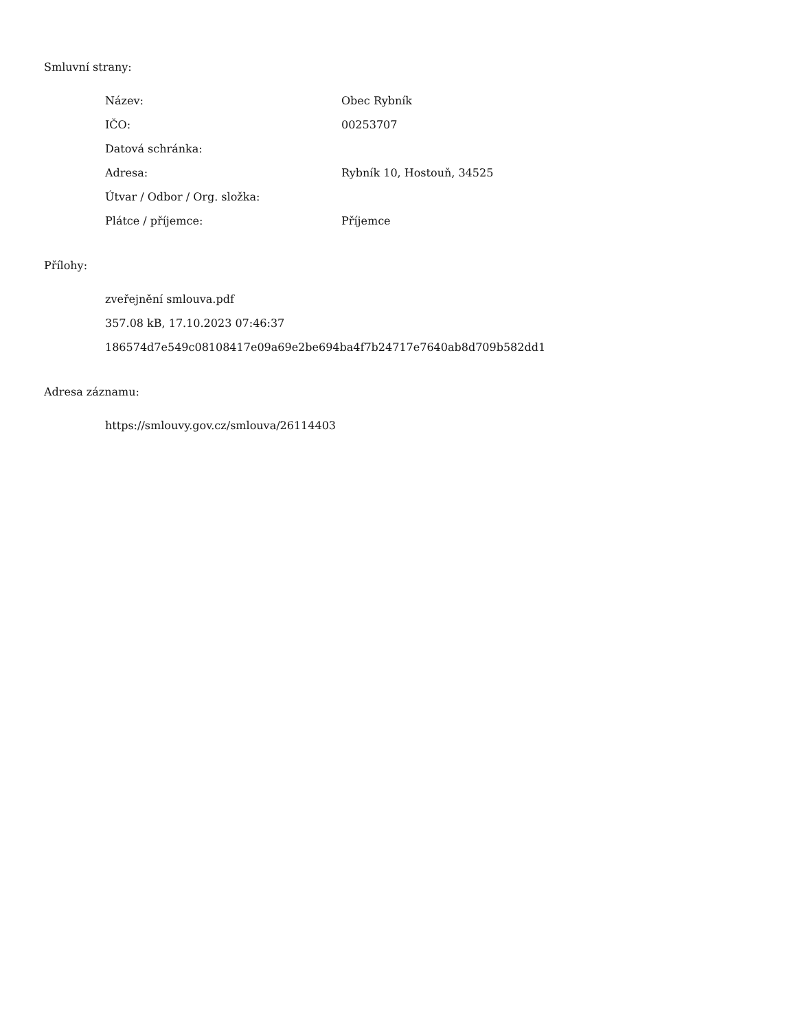Smluvní strany:
| Název: | Obec Rybník |
| IČO: | 00253707 |
| Datová schránka: | |
| Adresa: | Rybník 10, Hostouň, 34525 |
| Útvar / Odbor / Org. složka: | |
| Plátce / příjemce: | Příjemce |
Přílohy:
zveřejnění smlouva.pdf
357.08 kB, 17.10.2023 07:46:37
186574d7e549c08108417e09a69e2be694ba4f7b24717e7640ab8d709b582dd1
Adresa záznamu:
https://smlouvy.gov.cz/smlouva/26114403